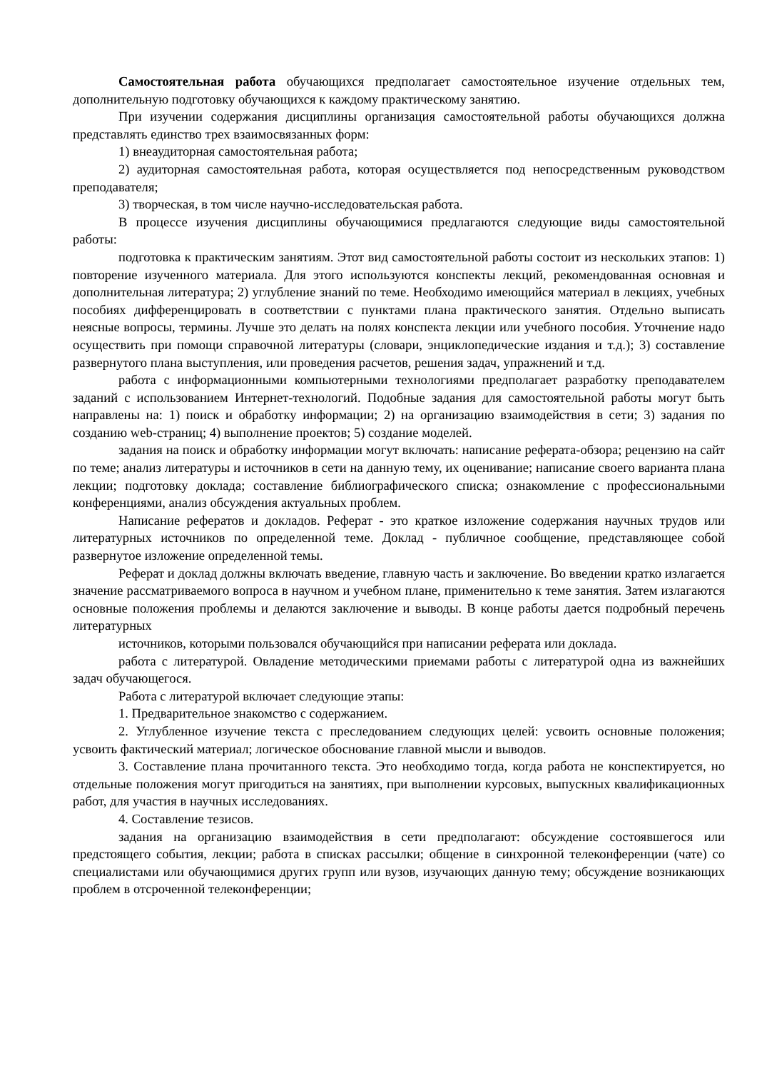Самостоятельная работа обучающихся предполагает самостоятельное изучение отдельных тем, дополнительную подготовку обучающихся к каждому практическому занятию.
При изучении содержания дисциплины организация самостоятельной работы обучающихся должна представлять единство трех взаимосвязанных форм:
1) внеаудиторная самостоятельная работа;
2) аудиторная самостоятельная работа, которая осуществляется под непосредственным руководством преподавателя;
3) творческая, в том числе научно-исследовательская работа.
В процессе изучения дисциплины обучающимися предлагаются следующие виды самостоятельной работы:
подготовка к практическим занятиям. Этот вид самостоятельной работы состоит из нескольких этапов: 1) повторение изученного материала. Для этого используются конспекты лекций, рекомендованная основная и дополнительная литература; 2) углубление знаний по теме. Необходимо имеющийся материал в лекциях, учебных пособиях дифференцировать в соответствии с пунктами плана практического занятия. Отдельно выписать неясные вопросы, термины. Лучше это делать на полях конспекта лекции или учебного пособия. Уточнение надо осуществить при помощи справочной литературы (словари, энциклопедические издания и т.д.); 3) составление развернутого плана выступления, или проведения расчетов, решения задач, упражнений и т.д.
работа с информационными компьютерными технологиями предполагает разработку преподавателем заданий с использованием Интернет-технологий. Подобные задания для самостоятельной работы могут быть направлены на: 1) поиск и обработку информации; 2) на организацию взаимодействия в сети; 3) задания по созданию web-страниц; 4) выполнение проектов; 5) создание моделей.
задания на поиск и обработку информации могут включать: написание реферата-обзора; рецензию на сайт по теме; анализ литературы и источников в сети на данную тему, их оценивание; написание своего варианта плана лекции; подготовку доклада; составление библиографического списка; ознакомление с профессиональными конференциями, анализ обсуждения актуальных проблем.
Написание рефератов и докладов. Реферат - это краткое изложение содержания научных трудов или литературных источников по определенной теме. Доклад - публичное сообщение, представляющее собой развернутое изложение определенной темы.
Реферат и доклад должны включать введение, главную часть и заключение. Во введении кратко излагается значение рассматриваемого вопроса в научном и учебном плане, применительно к теме занятия. Затем излагаются основные положения проблемы и делаются заключение и выводы. В конце работы дается подробный перечень литературных
источников, которыми пользовался обучающийся при написании реферата или доклада.
работа с литературой. Овладение методическими приемами работы с литературой одна из важнейших задач обучающегося.
Работа с литературой включает следующие этапы:
1. Предварительное знакомство с содержанием.
2. Углубленное изучение текста с преследованием следующих целей: усвоить основные положения; усвоить фактический материал; логическое обоснование главной мысли и выводов.
3. Составление плана прочитанного текста. Это необходимо тогда, когда работа не конспектируется, но отдельные положения могут пригодиться на занятиях, при выполнении курсовых, выпускных квалификационных работ, для участия в научных исследованиях.
4. Составление тезисов.
задания на организацию взаимодействия в сети предполагают: обсуждение состоявшегося или предстоящего события, лекции; работа в списках рассылки; общение в синхронной телеконференции (чате) со специалистами или обучающимися других групп или вузов, изучающих данную тему; обсуждение возникающих проблем в отсроченной телеконференции;